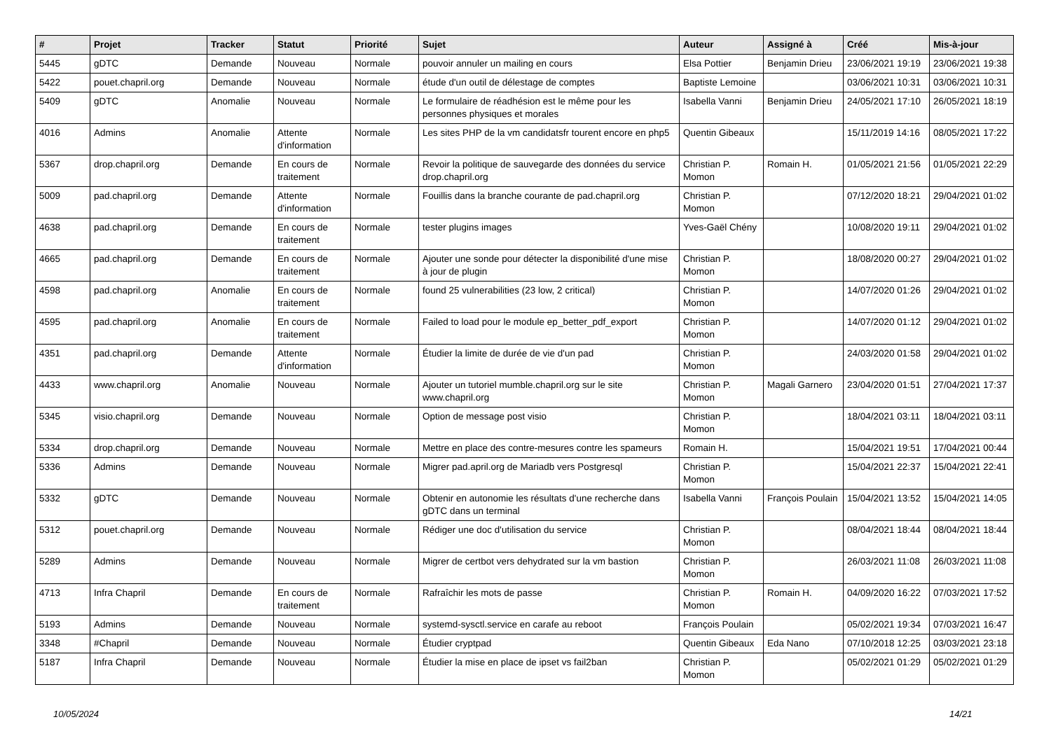| # | Projet | Tracker | Statut | Priorité | Sujet | Auteur | Assigné à | Créé | Mis-à-jour |
| --- | --- | --- | --- | --- | --- | --- | --- | --- | --- |
| 5445 | gDTC | Demande | Nouveau | Normale | pouvoir annuler un mailing en cours | Elsa Pottier | Benjamin Drieu | 23/06/2021 19:19 | 23/06/2021 19:38 |
| 5422 | pouet.chapril.org | Demande | Nouveau | Normale | étude d'un outil de délestage de comptes | Baptiste Lemoine | | 03/06/2021 10:31 | 03/06/2021 10:31 |
| 5409 | gDTC | Anomalie | Nouveau | Normale | Le formulaire de réadhésion est le même pour les personnes physiques et morales | Isabella Vanni | Benjamin Drieu | 24/05/2021 17:10 | 26/05/2021 18:19 |
| 4016 | Admins | Anomalie | Attente d'information | Normale | Les sites PHP de la vm candidatsfr tourent encore en php5 | Quentin Gibeaux | | 15/11/2019 14:16 | 08/05/2021 17:22 |
| 5367 | drop.chapril.org | Demande | En cours de traitement | Normale | Revoir la politique de sauvegarde des données du service drop.chapril.org | Christian P. Momon | Romain H. | 01/05/2021 21:56 | 01/05/2021 22:29 |
| 5009 | pad.chapril.org | Demande | Attente d'information | Normale | Fouillis dans la branche courante de pad.chapril.org | Christian P. Momon | | 07/12/2020 18:21 | 29/04/2021 01:02 |
| 4638 | pad.chapril.org | Demande | En cours de traitement | Normale | tester plugins images | Yves-Gaël Chény | | 10/08/2020 19:11 | 29/04/2021 01:02 |
| 4665 | pad.chapril.org | Demande | En cours de traitement | Normale | Ajouter une sonde pour détecter la disponibilité d'une mise à jour de plugin | Christian P. Momon | | 18/08/2020 00:27 | 29/04/2021 01:02 |
| 4598 | pad.chapril.org | Anomalie | En cours de traitement | Normale | found 25 vulnerabilities (23 low, 2 critical) | Christian P. Momon | | 14/07/2020 01:26 | 29/04/2021 01:02 |
| 4595 | pad.chapril.org | Anomalie | En cours de traitement | Normale | Failed to load pour le module ep_better_pdf_export | Christian P. Momon | | 14/07/2020 01:12 | 29/04/2021 01:02 |
| 4351 | pad.chapril.org | Demande | Attente d'information | Normale | Étudier la limite de durée de vie d'un pad | Christian P. Momon | | 24/03/2020 01:58 | 29/04/2021 01:02 |
| 4433 | www.chapril.org | Anomalie | Nouveau | Normale | Ajouter un tutoriel mumble.chapril.org sur le site www.chapril.org | Christian P. Momon | Magali Garnero | 23/04/2020 01:51 | 27/04/2021 17:37 |
| 5345 | visio.chapril.org | Demande | Nouveau | Normale | Option de message post visio | Christian P. Momon | | 18/04/2021 03:11 | 18/04/2021 03:11 |
| 5334 | drop.chapril.org | Demande | Nouveau | Normale | Mettre en place des contre-mesures contre les spameurs | Romain H. | | 15/04/2021 19:51 | 17/04/2021 00:44 |
| 5336 | Admins | Demande | Nouveau | Normale | Migrer pad.april.org de Mariadb vers Postgresql | Christian P. Momon | | 15/04/2021 22:37 | 15/04/2021 22:41 |
| 5332 | gDTC | Demande | Nouveau | Normale | Obtenir en autonomie les résultats d'une recherche dans gDTC dans un terminal | Isabella Vanni | François Poulain | 15/04/2021 13:52 | 15/04/2021 14:05 |
| 5312 | pouet.chapril.org | Demande | Nouveau | Normale | Rédiger une doc d'utilisation du service | Christian P. Momon | | 08/04/2021 18:44 | 08/04/2021 18:44 |
| 5289 | Admins | Demande | Nouveau | Normale | Migrer de certbot vers dehydrated sur la vm bastion | Christian P. Momon | | 26/03/2021 11:08 | 26/03/2021 11:08 |
| 4713 | Infra Chapril | Demande | En cours de traitement | Normale | Rafraîchir les mots de passe | Christian P. Momon | Romain H. | 04/09/2020 16:22 | 07/03/2021 17:52 |
| 5193 | Admins | Demande | Nouveau | Normale | systemd-sysctl.service en carafe au reboot | François Poulain | | 05/02/2021 19:34 | 07/03/2021 16:47 |
| 3348 | #Chapril | Demande | Nouveau | Normale | Étudier cryptpad | Quentin Gibeaux | Eda Nano | 07/10/2018 12:25 | 03/03/2021 23:18 |
| 5187 | Infra Chapril | Demande | Nouveau | Normale | Étudier la mise en place de ipset vs fail2ban | Christian P. Momon | | 05/02/2021 01:29 | 05/02/2021 01:29 |
10/05/2024 14/21